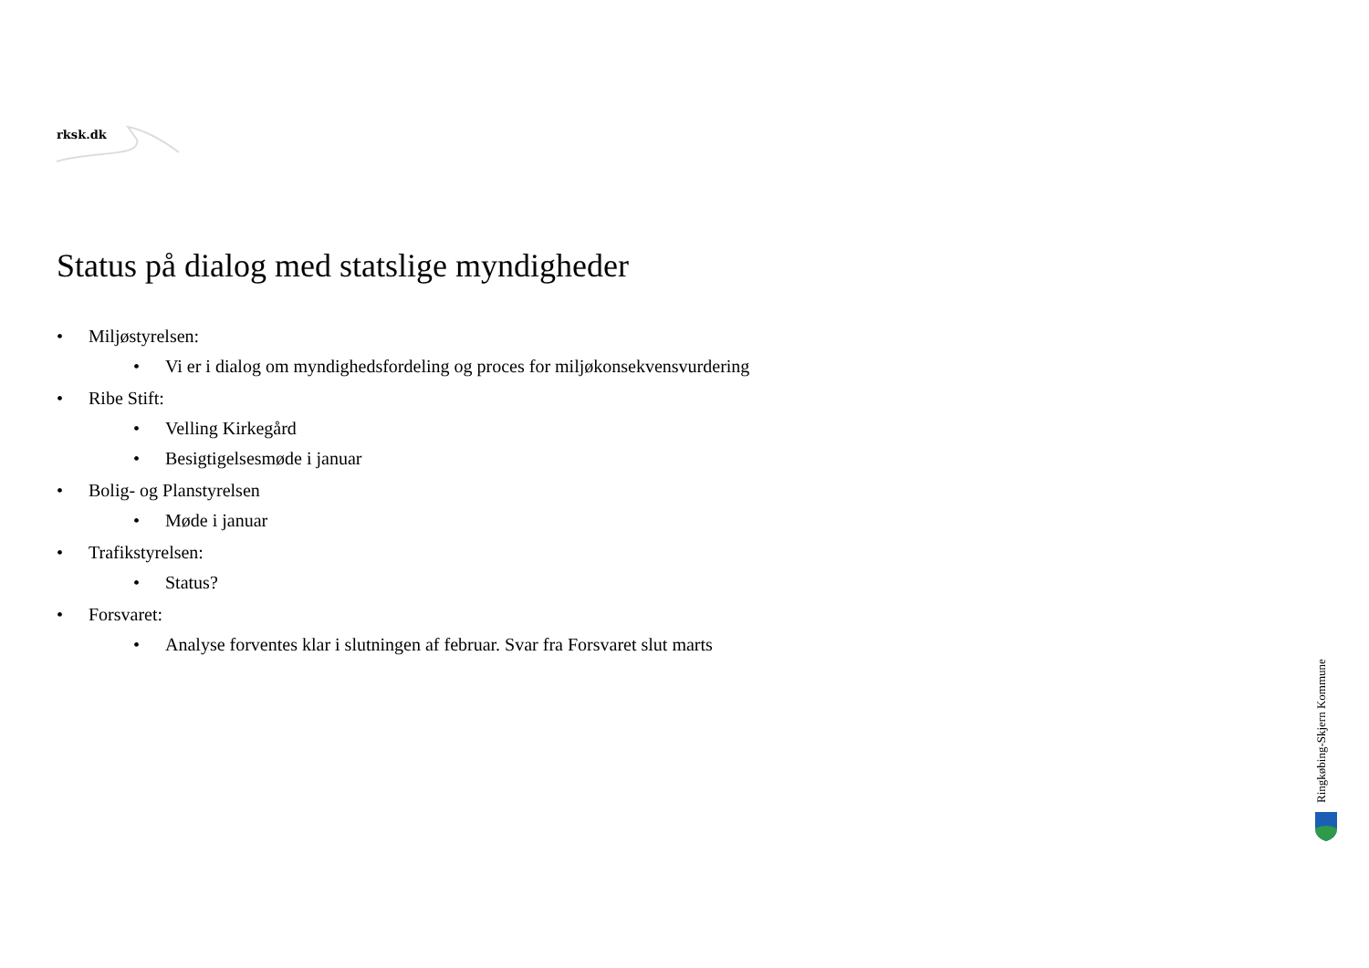rksk.dk
Status på dialog med statslige myndigheder
• Miljøstyrelsen:
• Vi er i dialog om myndighedsfordeling og proces for miljøkonsekvensvurdering
• Ribe Stift:
• Velling Kirkegård
• Besigtigelsesmøde i januar
• Bolig- og Planstyrelsen
• Møde i januar
• Trafikstyrelsen:
• Status?
• Forsvaret:
• Analyse forventes klar i slutningen af februar. Svar fra Forsvaret slut marts
Ringkøbing-Skjern Kommune